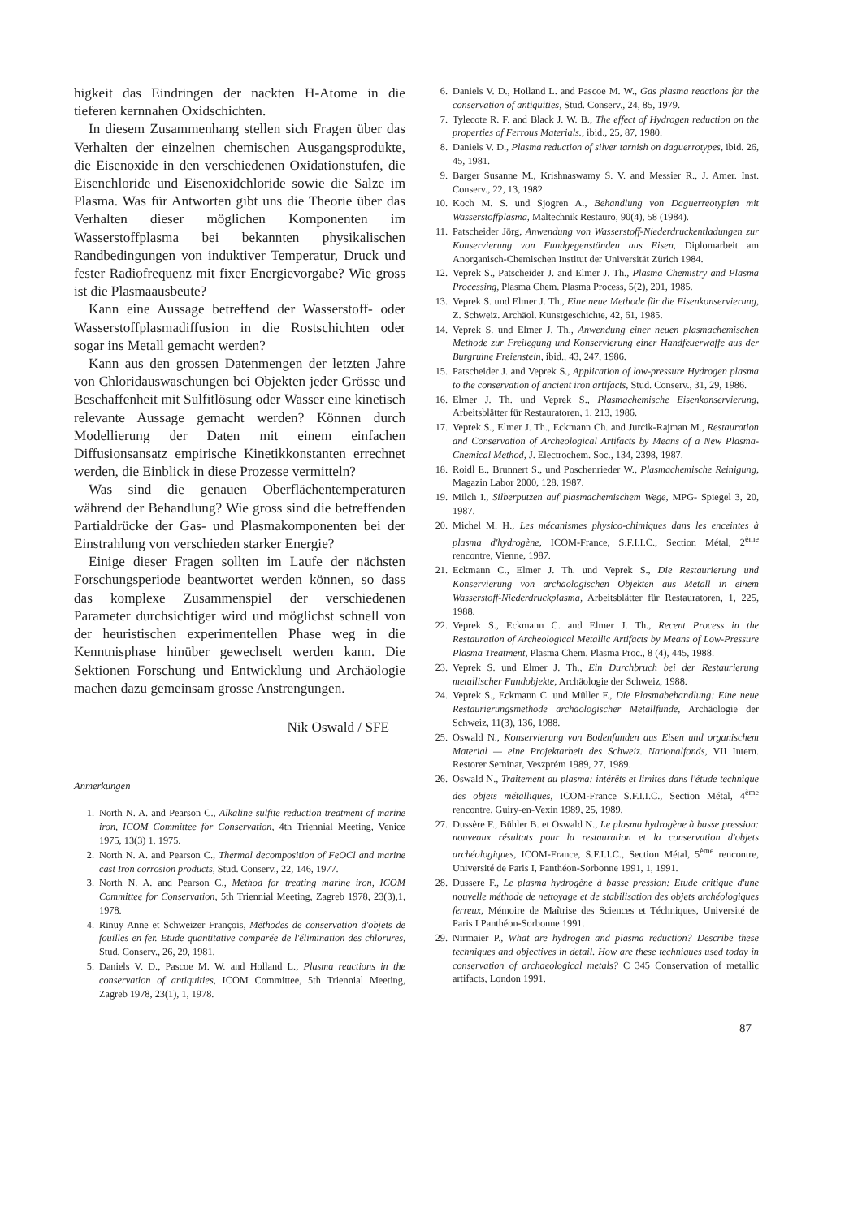higkeit das Eindringen der nackten H-Atome in die tieferen kernnahen Oxidschichten.
In diesem Zusammenhang stellen sich Fragen über das Verhalten der einzelnen chemischen Ausgangsprodukte, die Eisenoxide in den verschiedenen Oxidationstufen, die Eisenchloride und Eisenoxidchloride sowie die Salze im Plasma. Was für Antworten gibt uns die Theorie über das Verhalten dieser möglichen Komponenten im Wasserstoffplasma bei bekannten physikalischen Randbedingungen von induktiver Temperatur, Druck und fester Radiofrequenz mit fixer Energievorgabe? Wie gross ist die Plasmaausbeute?
Kann eine Aussage betreffend der Wasserstoff- oder Wasserstoffplasmadiffusion in die Rostschichten oder sogar ins Metall gemacht werden?
Kann aus den grossen Datenmengen der letzten Jahre von Chloridauswaschungen bei Objekten jeder Grösse und Beschaffenheit mit Sulfitlösung oder Wasser eine kinetisch relevante Aussage gemacht werden? Können durch Modellierung der Daten mit einem einfachen Diffusionsansatz empirische Kinetikkonstanten errechnet werden, die Einblick in diese Prozesse vermitteln?
Was sind die genauen Oberflächentemperaturen während der Behandlung? Wie gross sind die betreffenden Partialdrücke der Gas- und Plasmakomponenten bei der Einstrahlung von verschieden starker Energie?
Einige dieser Fragen sollten im Laufe der nächsten Forschungsperiode beantwortet werden können, so dass das komplexe Zusammenspiel der verschiedenen Parameter durchsichtiger wird und möglichst schnell von der heuristischen experimentellen Phase weg in die Kenntnisphase hinüber gewechselt werden kann. Die Sektionen Forschung und Entwicklung und Archäologie machen dazu gemeinsam grosse Anstrengungen.
Nik Oswald / SFE
Anmerkungen
1. North N. A. and Pearson C., Alkaline sulfite reduction treatment of marine iron, ICOM Committee for Conservation, 4th Triennial Meeting, Venice 1975, 13(3) 1, 1975.
2. North N. A. and Pearson C., Thermal decomposition of FeOCl and marine cast Iron corrosion products, Stud. Conserv., 22, 146, 1977.
3. North N. A. and Pearson C., Method for treating marine iron, ICOM Committee for Conservation, 5th Triennial Meeting, Zagreb 1978, 23(3),1, 1978.
4. Rinuy Anne et Schweizer François, Méthodes de conservation d'objets de fouilles en fer. Etude quantitative comparée de l'élimination des chlorures, Stud. Conserv., 26, 29, 1981.
5. Daniels V. D., Pascoe M. W. and Holland L., Plasma reactions in the conservation of antiquities, ICOM Committee, 5th Triennial Meeting, Zagreb 1978, 23(1), 1, 1978.
6. Daniels V. D., Holland L. and Pascoe M. W., Gas plasma reactions for the conservation of antiquities, Stud. Conserv., 24, 85, 1979.
7. Tylecote R. F. and Black J. W. B., The effect of Hydrogen reduction on the properties of Ferrous Materials., ibid., 25, 87, 1980.
8. Daniels V. D., Plasma reduction of silver tarnish on daguerrotypes, ibid. 26, 45, 1981.
9. Barger Susanne M., Krishnaswamy S. V. and Messier R., J. Amer. Inst. Conserv., 22, 13, 1982.
10. Koch M. S. und Sjogren A., Behandlung von Daguerreotypien mit Wasserstoffplasma, Maltechnik Restauro, 90(4), 58 (1984).
11. Patscheider Jörg, Anwendung von Wasserstoff-Niederdruckentladungen zur Konservierung von Fundgegenständen aus Eisen, Diplomarbeit am Anorganisch-Chemischen Institut der Universität Zürich 1984.
12. Veprek S., Patscheider J. and Elmer J. Th., Plasma Chemistry and Plasma Processing, Plasma Chem. Plasma Process, 5(2), 201, 1985.
13. Veprek S. und Elmer J. Th., Eine neue Methode für die Eisenkonservierung, Z. Schweiz. Archäol. Kunstgeschichte, 42, 61, 1985.
14. Veprek S. und Elmer J. Th., Anwendung einer neuen plasmachemischen Methode zur Freilegung und Konservierung einer Handfeuerwaffe aus der Burgruine Freienstein, ibid., 43, 247, 1986.
15. Patscheider J. and Veprek S., Application of low-pressure Hydrogen plasma to the conservation of ancient iron artifacts, Stud. Conserv., 31, 29, 1986.
16. Elmer J. Th. und Veprek S., Plasmachemische Eisenkonservierung, Arbeitsblätter für Restauratoren, 1, 213, 1986.
17. Veprek S., Elmer J. Th., Eckmann Ch. and Jurcik-Rajman M., Restauration and Conservation of Archeological Artifacts by Means of a New Plasma-Chemical Method, J. Electrochem. Soc., 134, 2398, 1987.
18. Roidl E., Brunnert S., und Poschenrieder W., Plasmachemische Reinigung, Magazin Labor 2000, 128, 1987.
19. Milch I., Silberputzen auf plasmachemischem Wege, MPG- Spiegel 3, 20, 1987.
20. Michel M. H., Les mécanismes physico-chimiques dans les enceintes à plasma d'hydrogène, ICOM-France, S.F.I.I.C., Section Métal, 2<sup>ème</sup> rencontre, Vienne, 1987.
21. Eckmann C., Elmer J. Th. und Veprek S., Die Restaurierung und Konservierung von archäologischen Objekten aus Metall in einem Wasserstoff-Niederdruckplasma, Arbeitsblätter für Restauratoren, 1, 225, 1988.
22. Veprek S., Eckmann C. and Elmer J. Th., Recent Process in the Restauration of Archeological Metallic Artifacts by Means of Low-Pressure Plasma Treatment, Plasma Chem. Plasma Proc., 8 (4), 445, 1988.
23. Veprek S. und Elmer J. Th., Ein Durchbruch bei der Restaurierung metallischer Fundobjekte, Archäologie der Schweiz, 1988.
24. Veprek S., Eckmann C. und Müller F., Die Plasmabehandlung: Eine neue Restaurierungsmethode archäologischer Metallfunde, Archäologie der Schweiz, 11(3), 136, 1988.
25. Oswald N., Konservierung von Bodenfunden aus Eisen und organischem Material — eine Projektarbeit des Schweiz. Nationalfonds, VII Intern. Restorer Seminar, Veszprém 1989, 27, 1989.
26. Oswald N., Traitement au plasma: intérêts et limites dans l'étude technique des objets métalliques, ICOM-France S.F.I.I.C., Section Métal, 4<sup>ème</sup> rencontre, Guiry-en-Vexin 1989, 25, 1989.
27. Dussère F., Bühler B. et Oswald N., Le plasma hydrogène à basse pression: nouveaux résultats pour la restauration et la conservation d'objets archéologiques, ICOM-France, S.F.I.I.C., Section Métal, 5<sup>ème</sup> rencontre, Université de Paris I, Panthéon-Sorbonne 1991, 1, 1991.
28. Dussere F., Le plasma hydrogène à basse pression: Etude critique d'une nouvelle méthode de nettoyage et de stabilisation des objets archéologiques ferreux, Mémoire de Maîtrise des Sciences et Téchniques, Université de Paris I Panthéon-Sorbonne 1991.
29. Nirmaier P., What are hydrogen and plasma reduction? Describe these techniques and objectives in detail. How are these techniques used today in conservation of archaeological metals? C 345 Conservation of metallic artifacts, London 1991.
87